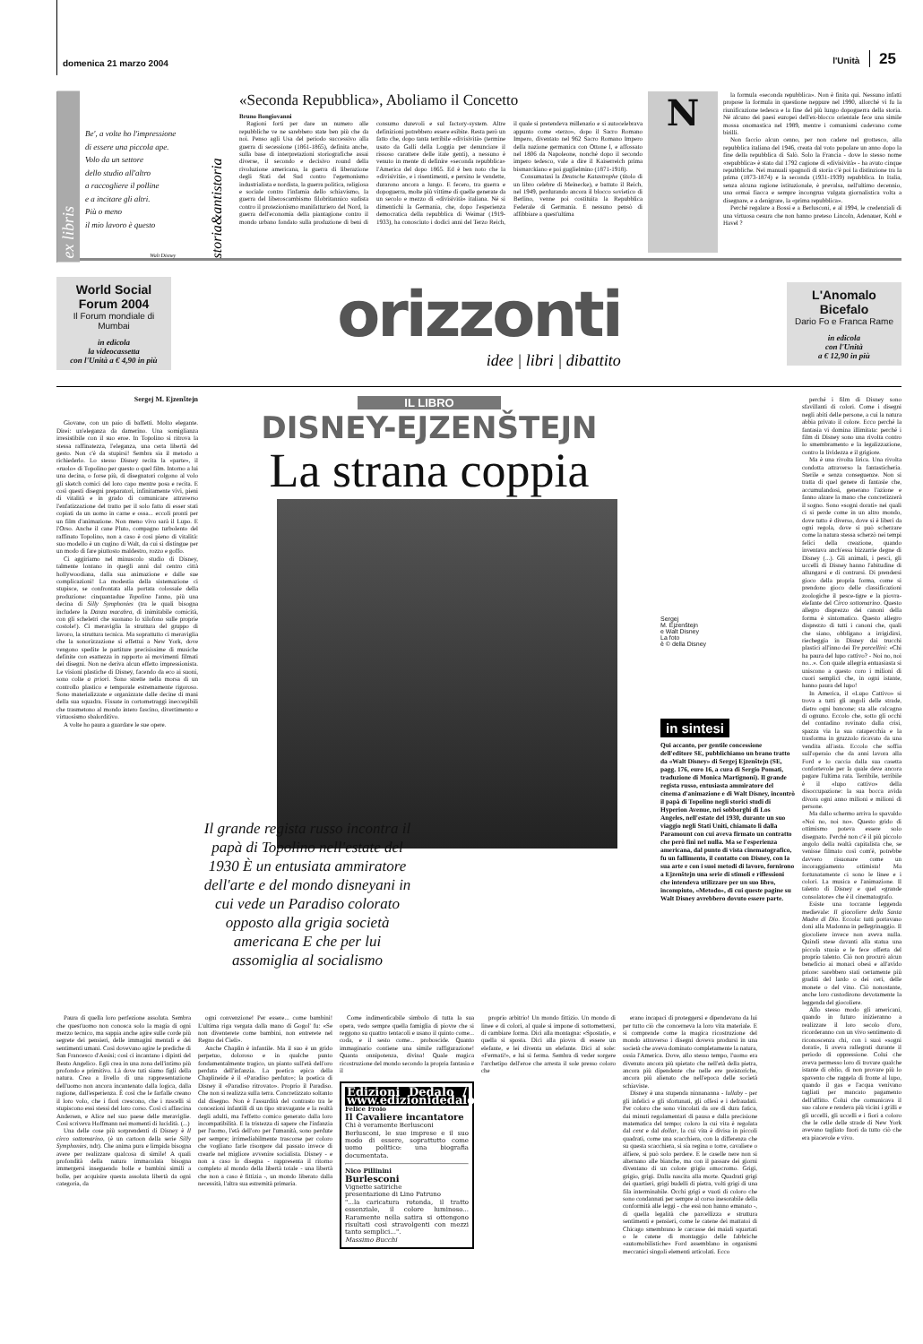domenica 21 marzo 2004 l'Unità 25
ex libris
Be', a volte ho l'impressione
di essere una piccola ape.
Volo da un settore
dello studio all'altro
a raccogliere il polline
e a incitare gli altri.
Più o meno
il mio lavoro è questo
Walt Disney
storia&antistoria
«Seconda Repubblica», Aboliamo il Concetto
Bruno Bongiovanni
Ragioni forti per dare un numero alle repubbliche ve ne sarebbero state ben più che da noi. Penso agli Usa del periodo successivo alla guerra di secessione (1861-1865), definita anche, sulla base di interpretazioni storiografiche assai diverse, il secondo e decisivo round della rivoluzione americana, la guerra di liberazione degli Stati del Sud contro l'egemonismo industrialista e nordista, la guerra politica, religiosa e sociale contro l'infamia dello schiavismo, la guerra del liberoscambismo filobritannico sudista contro il protezionismo manifatturiero del Nord, la guerra dell'economia della piantagione contro il mondo urbano fondato sulla produzione di beni di consumo durevoli e sul factory-system. Altre definizioni potrebbero essere esibite. Resta però un fatto che, dopo tanta terribile «divisività» (termine usato da Galli della Loggia per denunciare il rissoso carattere delle itale genti), a nessuno è venuto in mente di definire «seconda repubblica» l'America del dopo 1865. Ed è ben noto che la «divisività», e i risentimenti, e persino le vendette, durarono ancora a lungo. E fecero, tra guerra e dopoguerra, molte più vittime di quelle generate da un secolo e mezzo di «divisività» italiana. Né si dimentichi la Germania, che, dopo l'esperienza democratica della repubblica di Weimar (1919-1933), ha conosciuto i dodici anni del Terzo Reich, il quale si pretendeva millenario e si autocelebrava appunto come «terzo», dopo il Sacro Romano Impero, diventato nel 962 Sacro Romano Impero della nazione germanica con Ottone I, e affossato nel 1806 da Napoleone, nonché dopo il secondo impero tedesco, vale a dire il Kaiserreich prima bismarckiano e poi guglielmino (1871-1918).
Consumatasi la Deutsche Katastrophe (titolo di un libro celebre di Meinecke), e battuto il Reich, nel 1949, perdurando ancora il blocco sovietico di Berlino, venne poi costituita la Repubblica Federale di Germania. E nessuno pensò di affibbiare a quest'ultima
N
la formula «seconda repubblica». Non è finita qui. Nessuno infatti propose la formula in questione neppure nel 1990, allorché vi fu la riunificazione tedesca e la fine del più lungo dopoguerra della storia. Né alcuno dei paesi europei dell'ex-blocco orientale fece una simile mossa onomastica nel 1989, mentre i comunismi cadevano come birilli.
Non faccio alcun cenno, per non cadere nel grottesco, alla repubblica italiana del 1946, creata dal voto popolare un anno dopo la fine della repubblica di Salò. Solo la Francia - dove lo stesso nome «repubblica» è stato dal 1792 cagione di «divisività» - ha avuto cinque repubbliche. Nei manuali spagnoli di storia c'è poi la distinzione tra la prima (1873-1874) e la seconda (1931-1939) repubblica. In Italia, senza alcuna ragione istituzionale, è prevalsa, nell'ultimo decennio, una ormai fiacca e sempre incongrua vulgata giornalistica volta a disegnare, e a denigrare, la «prima repubblica».
Perché regalare a Bossi e a Berlusconi, e al 1994, le credenziali di una virtuosa cesura che non hanno preteso Lincoln, Adenauer, Kohl e Havel ?
World Social Forum 2004
Il Forum mondiale di Mumbai
in edicola
la videocassetta
con l'Unità a € 4,90 in più
orizzonti
idee | libri | dibattito
L'Anomalo Bicefalo
Dario Fo e Franca Rame
in edicola
con l'Unità
a € 12,90 in più
Sergej M. Ejzenštejn
Giovane, con un paio di baffetti. Molto elegante. Direi: un'eleganza da damerino. Una somiglianza irresistibile con il suo eroe. In Topolino si ritrova la stessa raffinatezza, l'eleganza, una certa libertà del gesto. Non c'è da stupirsi! Sembra sia il metodo a richiederlo. Lo stesso Disney recita la «parte», il «ruolo» di Topolino per questo o quel film. Intorno a lui una decina, o forse più, di disegnatori colgono al volo gli sketch comici del loro capo mentre posa e recita. E così questi disegni preparatori, infinitamente vivi, pieni di vitalità e in grado di comunicare attraverso l'enfatizzazione del tratto per il solo fatto di esser stati copiati da un uomo in carne e ossa... eccoli pronti per un film d'animazione. Non meno vivo sarà il Lupo. E l'Orso. Anche il cane Pluto, compagno turbolento del raffinato Topolino, non a caso è così pieno di vitalità: suo modello è un cugino di Walt, da cui si distingue per un modo di fare piuttosto maldestro, rozzo e goffo.
Ci aggiriamo nel minuscolo studio di Disney, talmente lontano in quegli anni dal centro città hollywoodiana, dalla sua animazione e dalle sue complicazioni! La modestia della sistemazione ci stupisce, se confrontata alla portata colossale della produzione: cinquantadue Topolino l'anno, più una decina di Silly Symphonies (tra le quali bisogna includere la Danza macabra, di inimitabile comicità, con gli scheletri che suonano lo xilofono sulle proprie costole!). Ci meraviglia la struttura del gruppo di lavoro, la struttura tecnica. Ma soprattutto ci meraviglia che la sonorizzazione si effettui a New York, dove vengono spedite le partiture precisissime di musiche definite con esattezza in rapporto ai movimenti filmati dei disegni. Non ne deriva alcun effetto impressionista. Le visioni plastiche di Disney, facendo da eco ai suoni, sono colte a priori. Sono strette nella morsa di un controllo plastico e temporale estremamente rigoroso. Sono materializzate e organizzate dalle decine di mani della sua squadra. Fissate in cortometraggi ineccepibili che trasmetono al mondo intero fascino, divertimento e virtuosismo sbalorditivo.
A volte ho paura a guardare le sue opere.
IL LIBRO
DISNEY-EJZENŠTEJN
La strana coppia
Sergej
M. Ejzenštejn
e Walt Disney
La foto
è © della Disney
in sintesi
Qui accanto, per gentile concessione dell'editore SE, pubblichiamo un brano tratto da «Walt Disney» di Sergej Ejzenštejn (SE, pagg. 176, euro 16, a cura di Sergio Pomati, traduzione di Monica Martignoni). Il grande regista russo, entusiasta ammiratore del cinema d'animazione e di Walt Disney, incontrò il papà di Topolino negli storici studi di Hyperion Avenue, nei sobborghi di Los Angeles, nell'estate del 1930, durante un suo viaggio negli Stati Uniti, chiamato lì dalla Paramount con cui aveva firmato un contratto che però finì nel nulla. Ma se l'esperienza americana, dal punto di vista cinematografico, fu un fallimento, il contatto con Disney, con la sua arte e con i suoi metodi di lavoro, fornirono a Ejzenštejn una serie di stimoli e riflessioni che intendeva utilizzare per un suo libro, incompiuto, «Metodo», di cui queste pagine su Walt Disney avrebbero dovuto essere parte.
perché i film di Disney sono sfavillanti di colori. Come i disegni negli abiti delle persone, a cui la natura abbia privato il colore. Ecco perché la fantasia vi domina illimitata: perché i film di Disney sono una rivolta contro lo smembramento e la legalizzazione, contro la lividezza e il grigiore.
Ma è una rivolta lirica. Una rivolta condotta attraverso la fantasticheria. Sterile e senza conseguenze. Non si tratta di quel genere di fantasie che, accumulandosi, generano l'azione e fanno alzare la mano che concretizzerà il sogno. Sono «sogni dorati» nei quali ci si perde come in un altro mondo, dove tutto è diverso, dove si è liberi da ogni regola, dove si può scherzare come la natura stessa scherzò nei tempi felici della creazione, quando inventava anch'essa bizzarrie degne di Disney (...). Gli animali, i pesci, gli uccelli di Disney hanno l'abitudine di allungarsi e di contrarsi. Di prendersi gioco della propria forma, come si prendono gioco delle classificazioni zoologiche il pesce-tigre e la piovra-elefante del Circo sottomarino. Questo allegro disprezzo dei canoni della forma è sintomatico. Questo allegro disprezzo di tutti i canoni che, quali che siano, obbligano a irrigidirsi, riecheggia in Disney dai trucchi plastici all'inno dei Tre porcellini: «Chi ha paura del lupo cattivo? - Noi no, noi no...». Con quale allegria entuasiasta si uniscono a questo coro i milioni di cuori semplici che, in ogni istante, hanno paura del lupo!
In America, il «Lupo Cattivo» si trova a tutti gli angoli delle strade, dietro ogni bancone; sta alle calcagna di ognuno. Eccolo che, sotto gli occhi del contadino rovinato dalla crisi, spazza via la sua catapecchia e la trasforma in gruzzolo ricavato da una vendita all'asta. Eccolo che soffia sull'operaio che da anni lavora alla Ford e lo caccia dalla sua casetta confortevole per la quale deve ancora pagare l'ultima rata. Terribile, terribile è il «lupo cattivo» della disoccupazione: la sua bocca avida divora ogni anno milioni e milioni di persone.
Ma dallo schermo arriva lo spavaldo «Noi no, noi no». Questo grido di ottimismo poteva essere solo disegnato. Perché non c'è il più piccolo angolo della realtà capitalista che, se venisse filmato così com'è, potrebbe davvero risuonare come un incoraggiamento ottimista! Ma fortunatamente ci sono le linee e i colori. La musica e l'animazione. Il talento di Disney e quel «grande consolatore» che è il cinematografo.
Esiste una toccante leggenda medievale: Il giocoliere della Santa Madre di Dio. Eccola: tutti portavano doni alla Madonna in pellegrinaggio. Il giocoliere invece non aveva nulla. Quindi stese davanti alla statua una piccola stuoia e le fece offerta del proprio talento. Ciò non procurò alcun beneficio ai monaci obesi e all'avido priore: sarebbero stati certamente più graditi del lardo o dei ceri, delle monete o del vino. Ciò nonostante, anche loro custodirono devotamente la leggenda del giocoliere.
Allo stesso modo gli americani, quando in futuro inizieranno a realizzare il loro secolo d'oro, ricorderanno con un vivo sentimento di riconoscenza chi, con i suoi «sogni dorati», li aveva rallegrati durante il periodo di oppressione. Colui che aveva permesso loro di trovare qualche istante di oblio, di non provare più lo spavento che raggela di fronte al lupo, quando il gas e l'acqua venivano tagliati per mancato pagamento dell'affitto. Colui che comunicava il suo calore e rendeva più vicini i grilli e gli uccelli, gli uccelli e i fiori a coloro che le celle delle strade di New York avevano tagliato fuori da tutto ciò che era piacevole e vivo.
Il grande regista russo incontra il papà di Topolino nell'estate del 1930 È un entusiata ammiratore dell'arte e del mondo disneyani in cui vede un Paradiso colorato opposto alla grigia società americana E che per lui assomiglia al socialismo
Paura di quella loro perfezione assoluta. Sembra che quest'uomo non conosca solo la magia di ogni mezzo tecnico, ma sappia anche agire sulle corde più segrete dei pensieri, delle immagini mentali e dei sentimenti umani. Così dovevano agire le prediche di San Francesco d'Assisi; così ci incantano i dipinti del Beato Angelico. Egli crea in una zona dell'intimo più profondo e primitivo. Là dove tuti siamo figli della natura. Crea a livello di una rappresentazione dell'uomo non ancora incantenato dalla logica, dalla ragione, dall'esperienza. È così che le farfalle creano il loro volo, che i fiori crescono, che i ruscelli si stupiscono essi stessi del loro corso. Così ci affascina Andersen, e Alice nel suo paese delle meraviglie. Così scriveva Hoffmann nei momenti di lucidità. (...)
Una delle cose più sorprendenti di Disney è Il circo sottomarino, (è un cartoon della serie Silly Symphonies, ndr). Che anima pura e limpida bisogna avere per realizzare qualcosa di simile! A quali profondità della natura immacolata bisogna immergersi inseguendo bolle e bambini simili a bolle, per acquisire questa assoluta libertà da ogni categoria, da
ogni convenzione! Per essere... come bambini! L'ultima riga vergata dalla mano di Gogol' fu: «Se non diventerete come bambini, non entrerete nel Regno dei Cieli».
Anche Chaplin è infantile. Ma il suo è un grido perpetuo, doloroso e in qualche punto fondamentalmente tragico, un pianto sull'età dell'oro perduta dell'infanzia. La poetica epica della Chaplineide è il «Paradiso perduto»; la poetica di Disney il «Paradiso ritrovato». Proprio il Paradiso. Che non si realizza sulla terra. Concretizzato soltanto dal disegno. Non è l'assurdità del contrasto tra le concezioni infantili di un tipo stravagante e la realtà degli adulti, ma l'effetto comico generato dalla loro incompatibilità. E la tristezza di sapere che l'infanzia per l'uomo, l'età dell'oro per l'umanità, sono perdute per sempre; irrimediabilmente trascorse per coloro che vogliano farle risorgere dal passato invece di crearle nel migliore avvenire socialista. Disney - e non a caso lo disegna - rappresenta il ritorno completo al mondo della libertà totale - una libertà che non a caso è fittizia -, un mondo liberato dalla necessità, l'altra sua estremità primaria.
Come indimenticabile simbolo di tutta la sua opera, vedo sempre quella famiglia di piovre che si reggono su quattro tentacoli e usano il quinto come... coda, e il sesto come... proboscide. Quanto immaginario contiene una simile raffigurazione! Quanta onnipotenza, divina! Quale magica ricostruzione del mondo secondo la propria fantasia e il
Edizioni Dedalo / www.edizionidedalo.it
Felice Froio
Il Cavaliere incantatore
Chi è veramente Berlusconi
Berlusconi, le sue imprese e il suo modo di essere, soprattutto come uomo politico: una biografia documentata.
Nico Pillinini
Burlesconi
Vignette satiriche
presentazione di Lino Patruno
"...la caricatura rotonda, il tratto essenziale, il colore luminoso... Raramente nella satira si ottengono risultati così stravolgenti con mezzi tanto semplici...".
Massimo Bucchi
proprio arbitrio! Un mondo fittizio. Un mondo di linee e di colori, al quale si impone di sottomettersi, di cambiare forma. Dici alla montagna: «Spostati», e quella si sposta. Dici alla piovra di essere un elefante, e lei diventa un elefante. Dici al sole: «Fermati!», e lui si ferma. Sembra di veder sorgere l'archetipo dell'eroe che arresta il sole presso coloro che
erano incapaci di proteggersi e dipendevano da lui per tutto ciò che concerneva la loro vita materiale. E si comprende come la magica ricostruzione del mondo attraverso i disegni doveva prodursi in una società che aveva dominato completamente la natura, ossia l'America. Dove, allo stesso tempo, l'uomo era divenuto ancora più spietato che nell'età della pietra, ancora più dipendente che nelle ere preistoriche, ancora più alienato che nell'epoca delle società schiaviste.
Disney è una stupenda ninnananna - lullaby - per gli infelici e gli sfortunati, gli offesi e i defraudati. Per coloro che sono vincolati da ore di dura fatica, dai minuti regolamentari di pausa e dalla precisione matematica del tempo; coloro la cui vita è regolata dal cent e dal dollar, la cui vita è divisa in piccoli quadrati, come una scacchiera, con la differenza che su questa scacchiera, si sia regina o torre, cavaliere o alfiere, si può solo perdere. E le caselle nere non si alternano alle bianche, ma con il passare dei giorni diventano di un colore grigio omocromo. Grigi, grigio, grigi. Dalla nascita alla morte. Quadrati grigi dei quartieri, grigi budelli di pietra, volti grigi di una fila interminabile. Occhi grigi e vuoti di coloro che sono condannati per sempre al corso inesorabile della conformità alle leggi - che essi non hanno emanato -, di quella legalità che parcellizza e struttura sentimenti e pensieri, come le catene dei mattatoi di Chicago smembrano le carcasse dei maiali squartati o le catene di montaggio delle fabbriche «automobilistiche» Ford assemblano in organismi meccanici singoli elementi articolati. Ecco